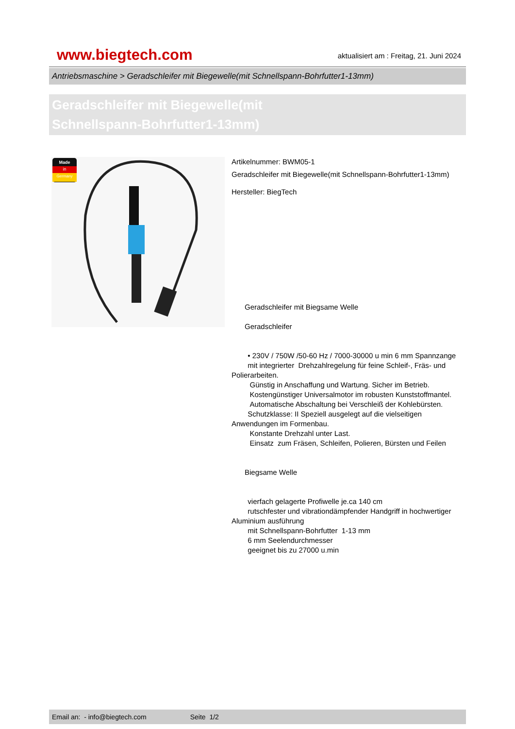www.biegtech.com
aktualisiert am : Freitag, 21. Juni 2024
Antriebsmaschine > Geradschleifer mit Biegewelle(mit Schnellspann-Bohrfutter1-13mm)
Geradschleifer mit Biegewelle(mit
Schnellspann-Bohrfutter1-13mm)
Made
in
Germany
Artikelnummer: BWM05-1
Geradschleifer mit Biegewelle(mit Schnellspann-Bohrfutter1-13mm)
Hersteller: BiegTech
Geradschleifer mit Biegsame Welle
Geradschleifer
• 230V / 750W /50-60 Hz / 7000-30000 u min 6 mm Spannzange
mit integrierter Drehzahlregelung für feine Schleif-, Fräs- und Polierarbeiten.
Günstig in Anschaffung und Wartung. Sicher im Betrieb.
Kostengünstiger Universalmotor im robusten Kunststoffmantel.
Automatische Abschaltung bei Verschleiß der Kohlebürsten.
Schutzklasse: II Speziell ausgelegt auf die vielseitigen Anwendungen im Formenbau.
Konstante Drehzahl unter Last.
Einsatz zum Fräsen, Schleifen, Polieren, Bürsten und Feilen
Biegsame Welle
vierfach gelagerte Profiwelle je.ca 140 cm
rutschfester und vibrationdämpfender Handgriff in hochwertiger Aluminium ausführung
mit Schnellspann-Bohrfutter 1-13 mm
6 mm Seelendurchmesser
geeignet bis zu 27000 u.min
Email an: - info@biegtech.com Seite 1/2